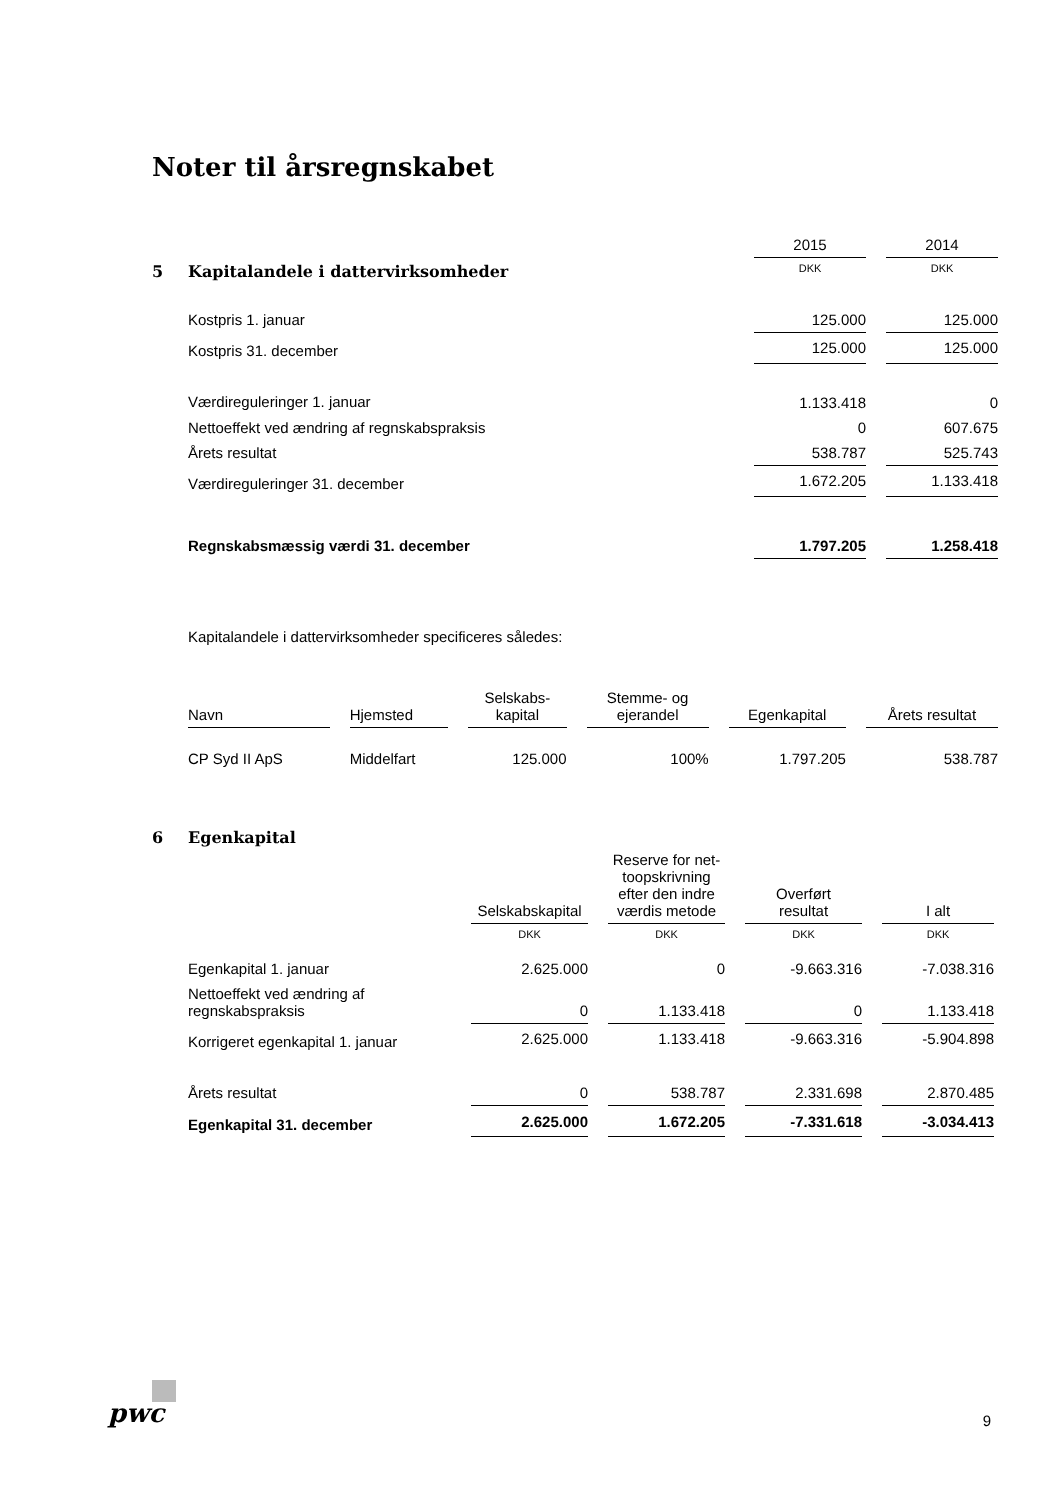Noter til årsregnskabet
| | 2015 | | 2014 |
| 5 Kapitalandele i dattervirksomheder | DKK | | DKK |
| Kostpris 1. januar | 125.000 | | 125.000 |
| Kostpris 31. december | 125.000 | | 125.000 |
| Værdireguleringer 1. januar | 1.133.418 | | 0 |
| Nettoeffekt ved ændring af regnskabspraksis | 0 | | 607.675 |
| Årets resultat | 538.787 | | 525.743 |
| Værdireguleringer 31. december | 1.672.205 | | 1.133.418 |
| Regnskabsmæssig værdi 31. december | 1.797.205 | | 1.258.418 |
Kapitalandele i dattervirksomheder specificeres således:
| Navn | | Hjemsted | | Selskabs- kapital | | Stemme- og ejerandel | | Egenkapital | | Årets resultat |
| CP Syd II ApS | | Middelfart | | 125.000 | | 100% | | 1.797.205 | | 538.787 |
6 Egenkapital
| | Selskabskapital | | Reserve for net- toopskrivning efter den indre værdis metode | | Overført resultat | | I alt |
| | DKK | | DKK | | DKK | | DKK |
| Egenkapital 1. januar | 2.625.000 | | 0 | | -9.663.316 | | -7.038.316 |
| Nettoeffekt ved ændring af regnskabspraksis | 0 | | 1.133.418 | | 0 | | 1.133.418 |
| Korrigeret egenkapital 1. januar | 2.625.000 | | 1.133.418 | | -9.663.316 | | -5.904.898 |
| Årets resultat | 0 | | 538.787 | | 2.331.698 | | 2.870.485 |
| Egenkapital 31. december | 2.625.000 | | 1.672.205 | | -7.331.618 | | -3.034.413 |
pwc 9